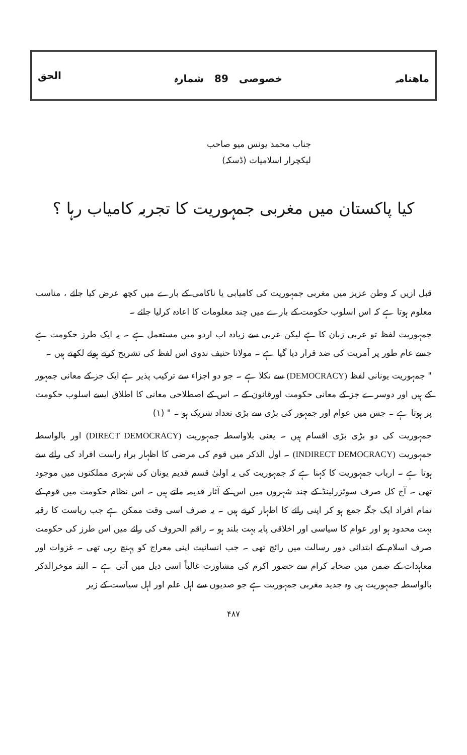ماھنامہ خصوصی 89 شمارہ الحق
جناب محمد یونس میو صاحب
لیکچرار اسلامیات (ڈسکہ)
کیا پاکستان میں مغربی جمہوریت کا تجربہ کامیاب رہا ؟
قبل ازیں کہ وطن عزیز میں مغربی جمہوریت کی کامیابی یا ناکامی کے بارے میں کچھ عرض کیا جائے ، مناسب معلوم ہوتا ہے کہ اس اسلوب حکومت کے بارے میں چند معلومات کا اعادہ کرلیا جائے ۔
جمہوریت لفظ تو عربی زبان کا ہے لیکن عربی سے زیادہ اب اردو میں مستعمل ہے ۔ یہ ایک طرز حکومت ہے جسے عام طور پر آمریت کی ضد قرار دیا گیا ہے ۔ مولانا حنیف ندوی اس لفظ کی تشریح کرتے ہوئے لکھتے ہیں ۔
" جمہوریت یونانی لفظ (DEMOCRACY) سے نکلا ہے ۔ جو دو اجزاء سے ترکیب پذیر ہے ایک جز کے معانی جمہور کے ہیں اور دوسرے جز کے معانی حکومت اورقانون کے ۔ اس کے اصطلاحی معانی کا اطلاق ایسے اسلوب حکومت پر ہوتا ہے ۔ جس میں عوام اور جمہور کی بڑی سے بڑی تعداد شریک ہو ۔ " (۱)
جمہوریت کی دو بڑی بڑی اقسام ہیں ۔ یعنی بلاواسطہ جمہوریت (DIRECT DEMOCRACY) اور بالواسطہ جمہوریت (INDIRECT DEMOCRACY) ۔ اول الذکر میں قوم کی مرضی کا اظہار براہ راست افراد کی رائے سے ہوتا ہے ۔ ارباب جمہوریت کا کہنا ہے کہ جمہوریت کی یہ اولیٰ قسم قدیم یونان کی شہری مملکتوں میں موجود تھی ۔ آج کل صرف سوئزرلینڈ کے چند شہروں میں اس کے آثار قدیمہ ملتے ہیں ۔ اس نظام حکومت میں قوم کے تمام افراد ایک جگہ جمع ہو کر اپنی رائے کا اظہار کرتے ہیں ۔ یہ صرف اسی وقت ممکن ہے جب ریاست کا رقبہ بہت محدود ہو اور عوام کا سیاسی اور اخلاقی پایہ بہت بلند ہو ۔ راقم الحروف کی رائے میں اس طرز کی حکومت صرف اسلام کے ابتدائی دور رسالت میں رائج تھی ۔ جب انسانیت اپنی معراج کو پہنچ رہی تھی ۔ غزوات اور معاہدات کے ضمن میں صحابہ کرام سے حضور اکرم کی مشاورت غالباً اسی ذیل میں آتی ہے ۔ البتہ موخرالذکر بالواسطہ جمہوریت ہی وہ جدید مغربی جمہوریت ہے جو صدیوں سے اہل علم اور اہل سیاست کے زیر
۴۸۷